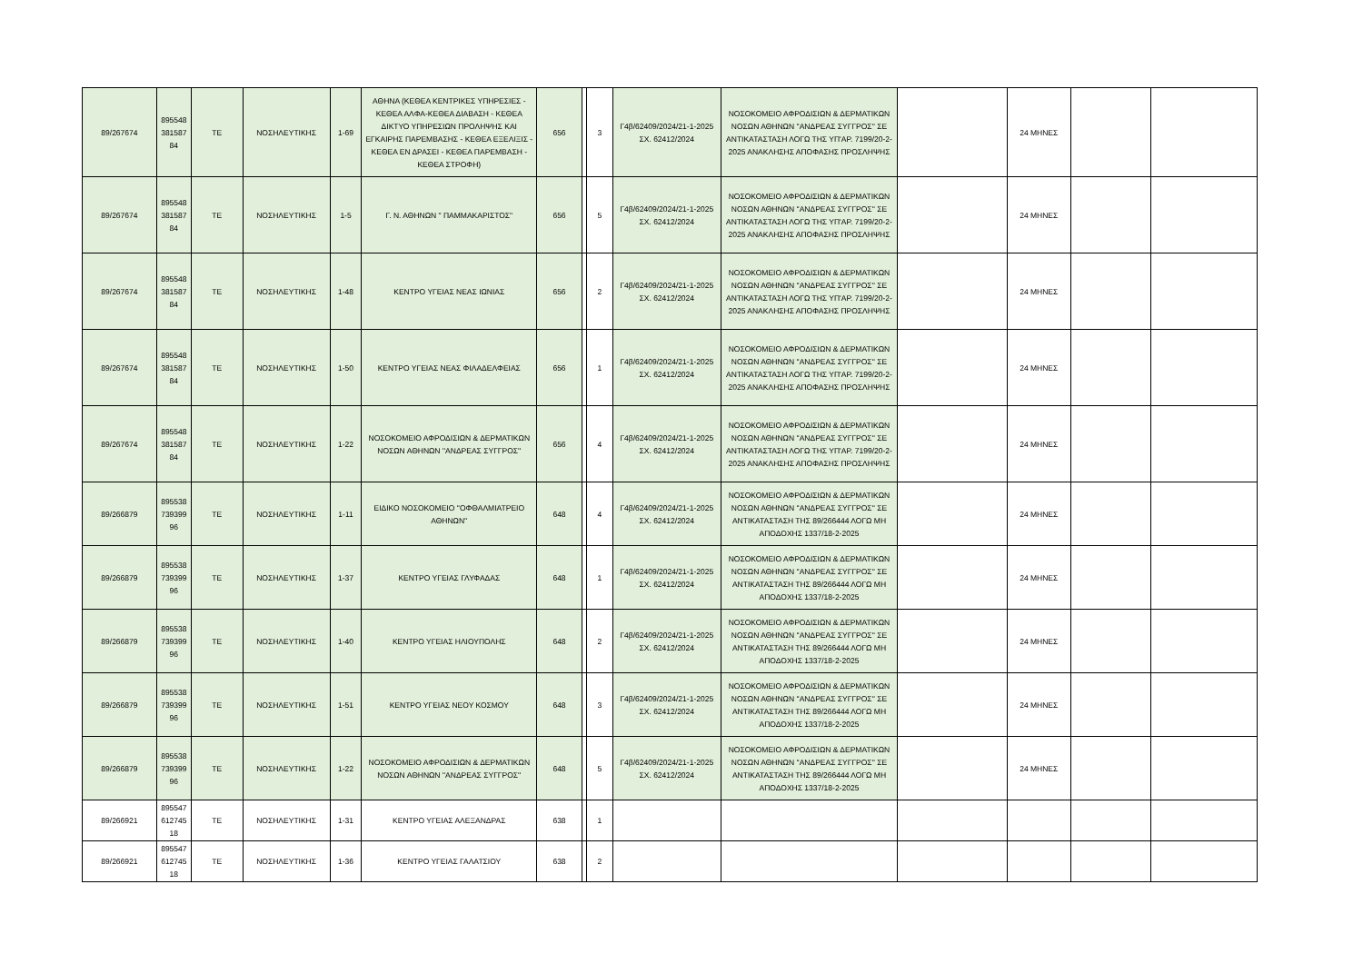| 89/267674 | 895548 381587 84 | ΤΕ | ΝΟΣΗΛΕΥΤΙΚΗΣ | 1-69 | ΑΘΗΝΑ (ΚΕΘΕΑ ΚΕΝΤΡΙΚΕΣ ΥΠΗΡΕΣΙΕΣ - ΚΕΘΕΑ ΑΛΦΑ-ΚΕΘΕΑ ΔΙΑΒΑΣΗ - ΚΕΘΕΑ ΔΙΚΤΥΟ ΥΠΗΡΕΣΙΩΝ ΠΡΟΛΗΨΗΣ ΚΑΙ ΕΓΚΑΙΡΗΣ ΠΑΡΕΜΒΑΣΗΣ - ΚΕΘΕΑ ΕΞΕΛΙΞΙΣ - ΚΕΘΕΑ ΕΝ ΔΡΑΣΕΙ - ΚΕΘΕΑ ΠΑΡΕΜΒΑΣΗ - ΚΕΘΕΑ ΣΤΡΟΦΗ) | 656 | | 3 | Γ4β/62409/2024/21-1-2025 ΣΧ. 62412/2024 | ΝΟΣΟΚΟΜΕΙΟ ΑΦΡΟΔΙΣΙΩΝ & ΔΕΡΜΑΤΙΚΩΝ ΝΟΣΩΝ ΑΘΗΝΩΝ ''ΑΝΔΡΕΑΣ ΣΥΓΓΡΟΣ'' ΣΕ ΑΝΤΙΚΑΤΑΣΤΑΣΗ ΛΟΓΩ ΤΗΣ ΥΠ'ΑΡ. 7199/20-2-2025 ΑΝΑΚΛΗΣΗΣ ΑΠΟΦΑΣΗΣ ΠΡΟΣΛΗΨΗΣ | | 24 ΜΗΝΕΣ | | |
| 89/267674 | 895548 381587 84 | ΤΕ | ΝΟΣΗΛΕΥΤΙΚΗΣ | 1-5 | Γ. Ν. ΑΘΗΝΩΝ " ΠΑΜΜΑΚΑΡΙΣΤΟΣ" | 656 | | 5 | Γ4β/62409/2024/21-1-2025 ΣΧ. 62412/2024 | ΝΟΣΟΚΟΜΕΙΟ ΑΦΡΟΔΙΣΙΩΝ & ΔΕΡΜΑΤΙΚΩΝ ΝΟΣΩΝ ΑΘΗΝΩΝ ''ΑΝΔΡΕΑΣ ΣΥΓΓΡΟΣ'' ΣΕ ΑΝΤΙΚΑΤΑΣΤΑΣΗ ΛΟΓΩ ΤΗΣ ΥΠ'ΑΡ. 7199/20-2-2025 ΑΝΑΚΛΗΣΗΣ ΑΠΟΦΑΣΗΣ ΠΡΟΣΛΗΨΗΣ | | 24 ΜΗΝΕΣ | | |
| 89/267674 | 895548 381587 84 | ΤΕ | ΝΟΣΗΛΕΥΤΙΚΗΣ | 1-48 | ΚΕΝΤΡΟ ΥΓΕΙΑΣ ΝΕΑΣ ΙΩΝΙΑΣ | 656 | | 2 | Γ4β/62409/2024/21-1-2025 ΣΧ. 62412/2024 | ΝΟΣΟΚΟΜΕΙΟ ΑΦΡΟΔΙΣΙΩΝ & ΔΕΡΜΑΤΙΚΩΝ ΝΟΣΩΝ ΑΘΗΝΩΝ ''ΑΝΔΡΕΑΣ ΣΥΓΓΡΟΣ'' ΣΕ ΑΝΤΙΚΑΤΑΣΤΑΣΗ ΛΟΓΩ ΤΗΣ ΥΠ'ΑΡ. 7199/20-2-2025 ΑΝΑΚΛΗΣΗΣ ΑΠΟΦΑΣΗΣ ΠΡΟΣΛΗΨΗΣ | | 24 ΜΗΝΕΣ | | |
| 89/267674 | 895548 381587 84 | ΤΕ | ΝΟΣΗΛΕΥΤΙΚΗΣ | 1-50 | ΚΕΝΤΡΟ ΥΓΕΙΑΣ ΝΕΑΣ ΦΙΛΑΔΕΛΦΕΙΑΣ | 656 | | 1 | Γ4β/62409/2024/21-1-2025 ΣΧ. 62412/2024 | ΝΟΣΟΚΟΜΕΙΟ ΑΦΡΟΔΙΣΙΩΝ & ΔΕΡΜΑΤΙΚΩΝ ΝΟΣΩΝ ΑΘΗΝΩΝ ''ΑΝΔΡΕΑΣ ΣΥΓΓΡΟΣ'' ΣΕ ΑΝΤΙΚΑΤΑΣΤΑΣΗ ΛΟΓΩ ΤΗΣ ΥΠ'ΑΡ. 7199/20-2-2025 ΑΝΑΚΛΗΣΗΣ ΑΠΟΦΑΣΗΣ ΠΡΟΣΛΗΨΗΣ | | 24 ΜΗΝΕΣ | | |
| 89/267674 | 895548 381587 84 | ΤΕ | ΝΟΣΗΛΕΥΤΙΚΗΣ | 1-22 | ΝΟΣΟΚΟΜΕΙΟ ΑΦΡΟΔΙΣΙΩΝ & ΔΕΡΜΑΤΙΚΩΝ ΝΟΣΩΝ ΑΘΗΝΩΝ ''ΑΝΔΡΕΑΣ ΣΥΓΓΡΟΣ'' | 656 | | 4 | Γ4β/62409/2024/21-1-2025 ΣΧ. 62412/2024 | ΝΟΣΟΚΟΜΕΙΟ ΑΦΡΟΔΙΣΙΩΝ & ΔΕΡΜΑΤΙΚΩΝ ΝΟΣΩΝ ΑΘΗΝΩΝ ''ΑΝΔΡΕΑΣ ΣΥΓΓΡΟΣ'' ΣΕ ΑΝΤΙΚΑΤΑΣΤΑΣΗ ΛΟΓΩ ΤΗΣ ΥΠ'ΑΡ. 7199/20-2-2025 ΑΝΑΚΛΗΣΗΣ ΑΠΟΦΑΣΗΣ ΠΡΟΣΛΗΨΗΣ | | 24 ΜΗΝΕΣ | | |
| 89/266879 | 895538 739399 96 | ΤΕ | ΝΟΣΗΛΕΥΤΙΚΗΣ | 1-11 | ΕΙΔΙΚΟ ΝΟΣΟΚΟΜΕΙΟ ''ΟΦΘΑΛΜΙΑΤΡΕΙΟ ΑΘΗΝΩΝ'' | 648 | | 4 | Γ4β/62409/2024/21-1-2025 ΣΧ. 62412/2024 | ΝΟΣΟΚΟΜΕΙΟ ΑΦΡΟΔΙΣΙΩΝ & ΔΕΡΜΑΤΙΚΩΝ ΝΟΣΩΝ ΑΘΗΝΩΝ ''ΑΝΔΡΕΑΣ ΣΥΓΓΡΟΣ'' ΣΕ ΑΝΤΙΚΑΤΑΣΤΑΣΗ ΤΗΣ 89/266444 ΛΟΓΩ ΜΗ ΑΠΟΔΟΧΗΣ 1337/18-2-2025 | | 24 ΜΗΝΕΣ | | |
| 89/266879 | 895538 739399 96 | ΤΕ | ΝΟΣΗΛΕΥΤΙΚΗΣ | 1-37 | ΚΕΝΤΡΟ ΥΓΕΙΑΣ ΓΛΥΦΑΔΑΣ | 648 | | 1 | Γ4β/62409/2024/21-1-2025 ΣΧ. 62412/2024 | ΝΟΣΟΚΟΜΕΙΟ ΑΦΡΟΔΙΣΙΩΝ & ΔΕΡΜΑΤΙΚΩΝ ΝΟΣΩΝ ΑΘΗΝΩΝ ''ΑΝΔΡΕΑΣ ΣΥΓΓΡΟΣ'' ΣΕ ΑΝΤΙΚΑΤΑΣΤΑΣΗ ΤΗΣ 89/266444 ΛΟΓΩ ΜΗ ΑΠΟΔΟΧΗΣ 1337/18-2-2025 | | 24 ΜΗΝΕΣ | | |
| 89/266879 | 895538 739399 96 | ΤΕ | ΝΟΣΗΛΕΥΤΙΚΗΣ | 1-40 | ΚΕΝΤΡΟ ΥΓΕΙΑΣ ΗΛΙΟΥΠΟΛΗΣ | 648 | | 2 | Γ4β/62409/2024/21-1-2025 ΣΧ. 62412/2024 | ΝΟΣΟΚΟΜΕΙΟ ΑΦΡΟΔΙΣΙΩΝ & ΔΕΡΜΑΤΙΚΩΝ ΝΟΣΩΝ ΑΘΗΝΩΝ ''ΑΝΔΡΕΑΣ ΣΥΓΓΡΟΣ'' ΣΕ ΑΝΤΙΚΑΤΑΣΤΑΣΗ ΤΗΣ 89/266444 ΛΟΓΩ ΜΗ ΑΠΟΔΟΧΗΣ 1337/18-2-2025 | | 24 ΜΗΝΕΣ | | |
| 89/266879 | 895538 739399 96 | ΤΕ | ΝΟΣΗΛΕΥΤΙΚΗΣ | 1-51 | ΚΕΝΤΡΟ ΥΓΕΙΑΣ ΝΕΟΥ ΚΟΣΜΟΥ | 648 | | 3 | Γ4β/62409/2024/21-1-2025 ΣΧ. 62412/2024 | ΝΟΣΟΚΟΜΕΙΟ ΑΦΡΟΔΙΣΙΩΝ & ΔΕΡΜΑΤΙΚΩΝ ΝΟΣΩΝ ΑΘΗΝΩΝ ''ΑΝΔΡΕΑΣ ΣΥΓΓΡΟΣ'' ΣΕ ΑΝΤΙΚΑΤΑΣΤΑΣΗ ΤΗΣ 89/266444 ΛΟΓΩ ΜΗ ΑΠΟΔΟΧΗΣ 1337/18-2-2025 | | 24 ΜΗΝΕΣ | | |
| 89/266879 | 895538 739399 96 | ΤΕ | ΝΟΣΗΛΕΥΤΙΚΗΣ | 1-22 | ΝΟΣΟΚΟΜΕΙΟ ΑΦΡΟΔΙΣΙΩΝ & ΔΕΡΜΑΤΙΚΩΝ ΝΟΣΩΝ ΑΘΗΝΩΝ ''ΑΝΔΡΕΑΣ ΣΥΓΓΡΟΣ'' | 648 | | 5 | Γ4β/62409/2024/21-1-2025 ΣΧ. 62412/2024 | ΝΟΣΟΚΟΜΕΙΟ ΑΦΡΟΔΙΣΙΩΝ & ΔΕΡΜΑΤΙΚΩΝ ΝΟΣΩΝ ΑΘΗΝΩΝ ''ΑΝΔΡΕΑΣ ΣΥΓΓΡΟΣ'' ΣΕ ΑΝΤΙΚΑΤΑΣΤΑΣΗ ΤΗΣ 89/266444 ΛΟΓΩ ΜΗ ΑΠΟΔΟΧΗΣ 1337/18-2-2025 | | 24 ΜΗΝΕΣ | | |
| 89/266921 | 895547 612745 18 | ΤΕ | ΝΟΣΗΛΕΥΤΙΚΗΣ | 1-31 | ΚΕΝΤΡΟ ΥΓΕΙΑΣ ΑΛΕΞΑΝΔΡΑΣ | 638 | | 1 | | | | | | |
| 89/266921 | 895547 612745 18 | ΤΕ | ΝΟΣΗΛΕΥΤΙΚΗΣ | 1-36 | ΚΕΝΤΡΟ ΥΓΕΙΑΣ ΓΑΛΑΤΣΙΟΥ | 638 | | 2 | | | | | | |